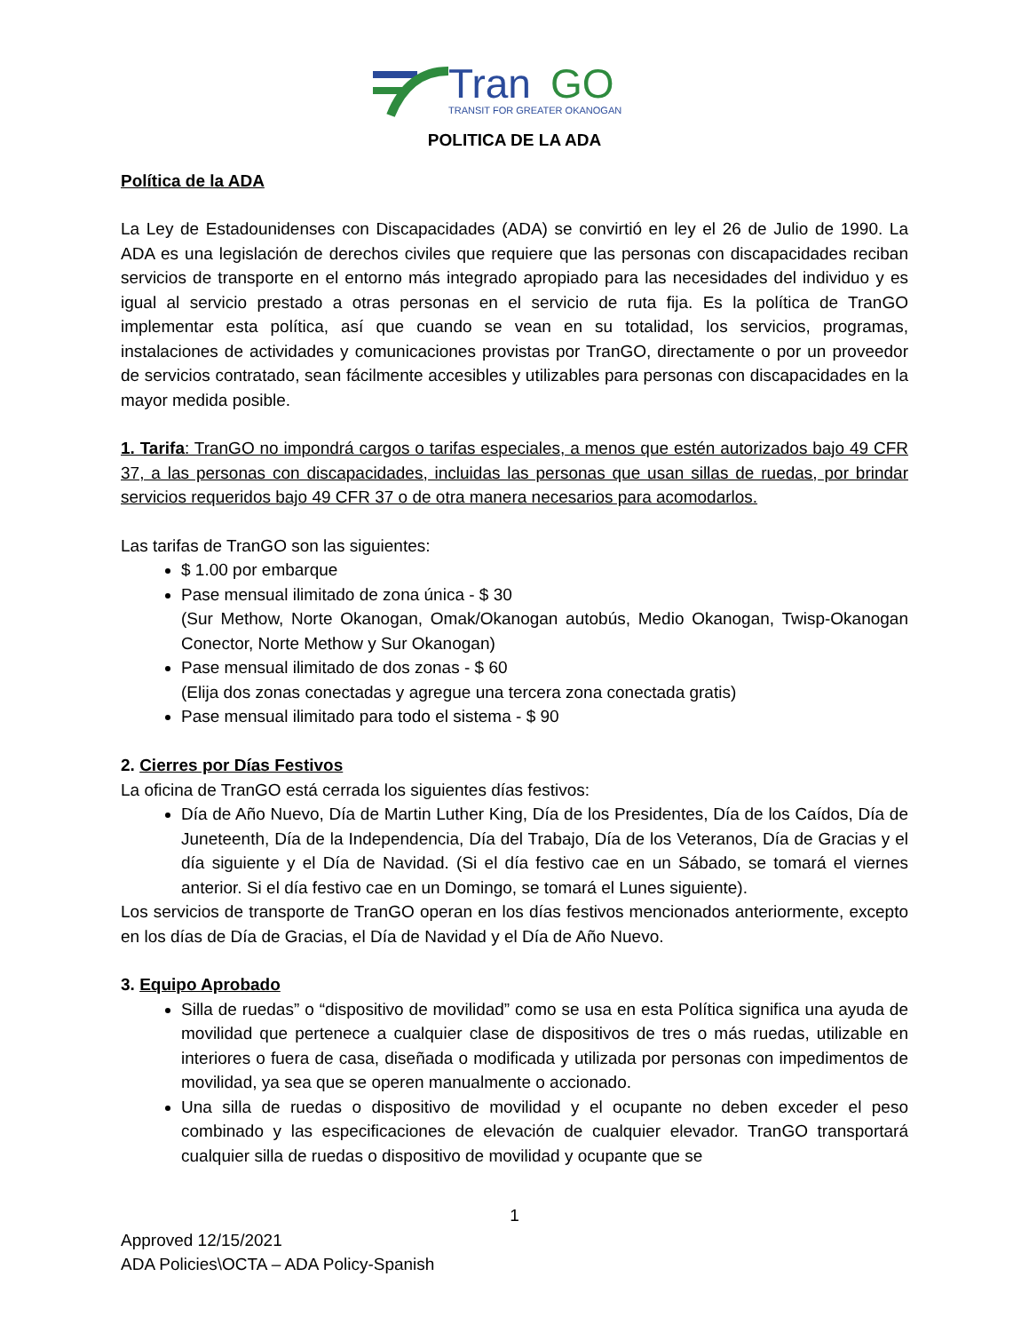Tran
GO
TRANSIT FOR GREATER OKANOGAN
POLITICA DE LA ADA
Política de la ADA
La Ley de Estadounidenses con Discapacidades (ADA) se convirtió en ley el 26 de Julio de 1990. La ADA es una legislación de derechos civiles que requiere que las personas con discapacidades reciban servicios de transporte en el entorno más integrado apropiado para las necesidades del individuo y es igual al servicio prestado a otras personas en el servicio de ruta fija. Es la política de TranGO implementar esta política, así que cuando se vean en su totalidad, los servicios, programas, instalaciones de actividades y comunicaciones provistas por TranGO, directamente o por un proveedor de servicios contratado, sean fácilmente accesibles y utilizables para personas con discapacidades en la mayor medida posible.
1. Tarifa: TranGO no impondrá cargos o tarifas especiales, a menos que estén autorizados bajo 49 CFR 37, a las personas con discapacidades, incluidas las personas que usan sillas de ruedas, por brindar servicios requeridos bajo 49 CFR 37 o de otra manera necesarios para acomodarlos.
Las tarifas de TranGO son las siguientes:
$ 1.00 por embarque
Pase mensual ilimitado de zona única - $ 30
(Sur Methow, Norte Okanogan, Omak/Okanogan autobús, Medio Okanogan, Twisp-Okanogan Conector, Norte Methow y Sur Okanogan)
Pase mensual ilimitado de dos zonas - $ 60
(Elija dos zonas conectadas y agregue una tercera zona conectada gratis)
Pase mensual ilimitado para todo el sistema - $ 90
2. Cierres por Días Festivos
La oficina de TranGO está cerrada los siguientes días festivos:
Día de Año Nuevo, Día de Martin Luther King, Día de los Presidentes, Día de los Caídos, Día de Juneteenth, Día de la Independencia, Día del Trabajo, Día de los Veteranos, Día de Gracias y el día siguiente y el Día de Navidad. (Si el día festivo cae en un Sábado, se tomará el viernes anterior. Si el día festivo cae en un Domingo, se tomará el Lunes siguiente).
Los servicios de transporte de TranGO operan en los días festivos mencionados anteriormente, excepto en los días de Día de Gracias, el Día de Navidad y el Día de Año Nuevo.
3. Equipo Aprobado
Silla de ruedas” o “dispositivo de movilidad” como se usa en esta Política significa una ayuda de movilidad que pertenece a cualquier clase de dispositivos de tres o más ruedas, utilizable en interiores o fuera de casa, diseñada o modificada y utilizada por personas con impedimentos de movilidad, ya sea que se operen manualmente o accionado.
Una silla de ruedas o dispositivo de movilidad y el ocupante no deben exceder el peso combinado y las especificaciones de elevación de cualquier elevador. TranGO transportará cualquier silla de ruedas o dispositivo de movilidad y ocupante que se
1
Approved 12/15/2021
ADA Policies\OCTA – ADA Policy-Spanish